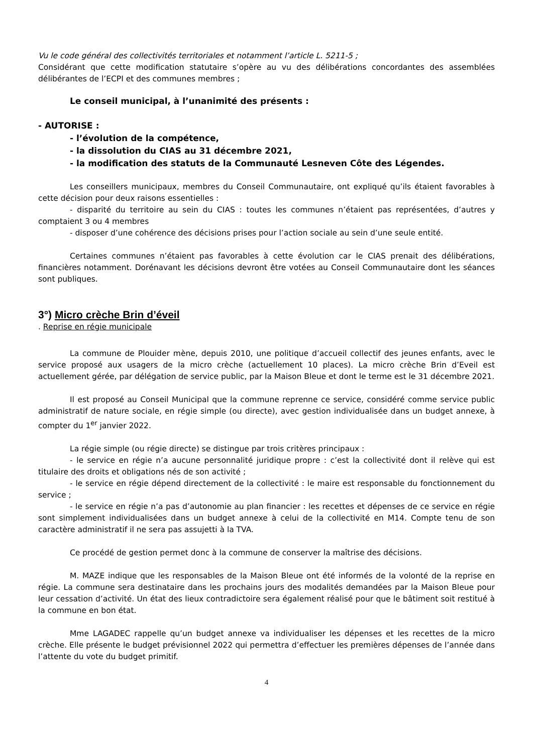Vu le code général des collectivités territoriales et notamment l’article L. 5211-5 ;
Considérant que cette modification statutaire s’opère au vu des délibérations concordantes des assemblées délibérantes de l’ECPI et des communes membres ;
Le conseil municipal, à l’unanimité des présents :
- AUTORISE :
- l’évolution de la compétence,
- la dissolution du CIAS au 31 décembre 2021,
- la modification des statuts de la Communauté Lesneven Côte des Légendes.
Les conseillers municipaux, membres du Conseil Communautaire, ont expliqué qu’ils étaient favorables à cette décision pour deux raisons essentielles :
- disparité du territoire au sein du CIAS : toutes les communes n’étaient pas représentées, d’autres y comptaient 3 ou 4 membres
- disposer d’une cohérence des décisions prises pour l’action sociale au sein d’une seule entité.
Certaines communes n’étaient pas favorables à cette évolution car le CIAS prenait des délibérations, financières notamment. Dorénavant les décisions devront être votées au Conseil Communautaire dont les séances sont publiques.
3°) Micro crèche Brin d’éveil
. Reprise en régie municipale
La commune de Plouider mène, depuis 2010, une politique d’accueil collectif des jeunes enfants, avec le service proposé aux usagers de la micro crèche (actuellement 10 places). La micro crèche Brin d’Eveil est actuellement gérée, par délégation de service public, par la Maison Bleue et dont le terme est le 31 décembre 2021.
Il est proposé au Conseil Municipal que la commune reprenne ce service, considéré comme service public administratif de nature sociale, en régie simple (ou directe), avec gestion individualisée dans un budget annexe, à compter du 1<sup>er</sup> janvier 2022.
La régie simple (ou régie directe) se distingue par trois critères principaux :
- le service en régie n’a aucune personnalité juridique propre : c’est la collectivité dont il relève qui est titulaire des droits et obligations nés de son activité ;
- le service en régie dépend directement de la collectivité : le maire est responsable du fonctionnement du service ;
- le service en régie n’a pas d’autonomie au plan financier : les recettes et dépenses de ce service en régie sont simplement individualisées dans un budget annexe à celui de la collectivité en M14. Compte tenu de son caractère administratif il ne sera pas assujetti à la TVA.
Ce procédé de gestion permet donc à la commune de conserver la maîtrise des décisions.
M. MAZE indique que les responsables de la Maison Bleue ont été informés de la volonté de la reprise en régie. La commune sera destinataire dans les prochains jours des modalités demandées par la Maison Bleue pour leur cessation d’activité. Un état des lieux contradictoire sera également réalisé pour que le bâtiment soit restitué à la commune en bon état.
Mme LAGADEC rappelle qu’un budget annexe va individualiser les dépenses et les recettes de la micro crèche. Elle présente le budget prévisionnel 2022 qui permettra d’effectuer les premières dépenses de l’année dans l’attente du vote du budget primitif.
4